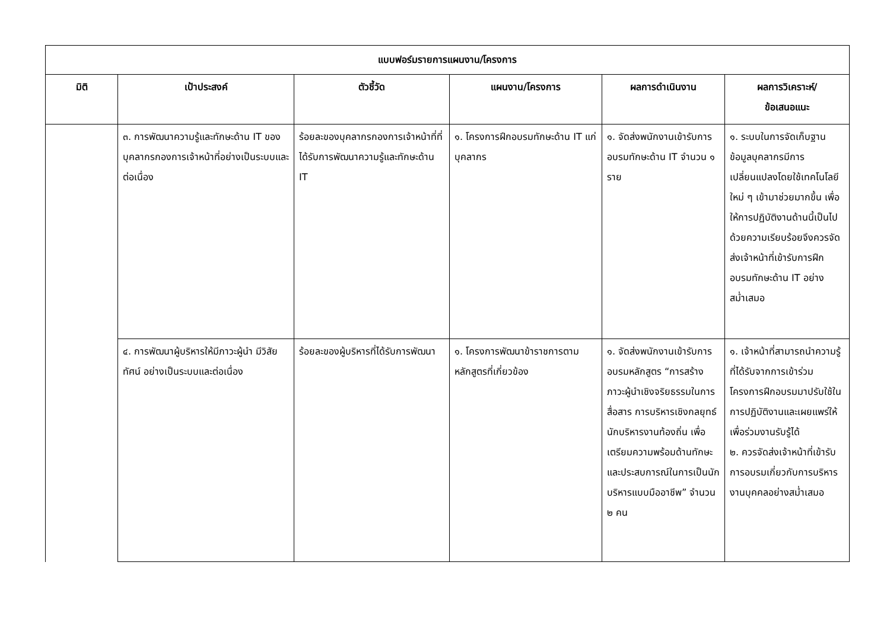| แบบฟอร์มรายการแผนงาน/โครงการ | | | | | |
| --- | --- | --- | --- | --- | --- |
| มิติ | เป้าประสงค์ | ตัวชี้วัด | แผนงาน/โครงการ | ผลการดำเนินงาน | ผลการวิเคราะห์/ ข้อเสนอแนะ |
| | ๓. การพัฒนาความรู้และทักษะด้าน IT ของบุคลากรกองการเจ้าหน้าที่อย่างเป็นระบบและต่อเนื่อง | ร้อยละของบุคลากรกองการเจ้าหน้าที่ที่ได้รับการพัฒนาความรู้และทักษะด้าน IT | ๑. โครงการฝึกอบรมทักษะด้าน IT แก่บุคลากร | ๑. จัดส่งพนักงานเข้ารับการอบรมทักษะด้าน IT จำนวน ๑ ราย | ๑. ระบบในการจัดเก็บฐานข้อมูลบุคลากรมีการเปลี่ยนแปลงโดยใช้เทคโนโลยีใหม่ ๆ เข้ามาช่วยมากขึ้น เพื่อให้การปฏิบัติงานด้านนี้เป็นไปด้วยความเรียบร้อยจึงควรจัดส่งเจ้าหน้าที่เข้ารับการฝึกอบรมทักษะด้าน IT อย่างสม่ำเสมอ |
| | ๔. การพัฒนาผู้บริหารให้มีภาวะผู้นำ มีวิสัยทัศน์ อย่างเป็นระบบและต่อเนื่อง | ร้อยละของผู้บริหารที่ได้รับการพัฒนา | ๑. โครงการพัฒนาข้าราชการตามหลักสูตรที่เกี่ยวข้อง | ๑. จัดส่งพนักงานเข้ารับการอบรมหลักสูตร “การสร้างภาวะผู้นำเชิงจริยธรรมในการสื่อสาร การบริหารเชิงกลยุทธ์นักบริหารงานท้องถิ่น เพื่อเตรียมความพร้อมด้านทักษะและประสบการณ์ในการเป็นนักบริหารแบบมืออาชีพ” จำนวน ๒ คน | ๑. เจ้าหน้าที่สามารถนำความรู้ที่ได้รับจากการเข้าร่วมโครงการฝึกอบรมมาปรับใช้ในการปฏิบัติงานและเผยแพร่ให้เพื่อร่วมงานรับรู้ได้ ๒. ควรจัดส่งเจ้าหน้าที่เข้ารับการอบรมเกี่ยวกับการบริหารงานบุคคลอย่างสม่ำเสมอ |